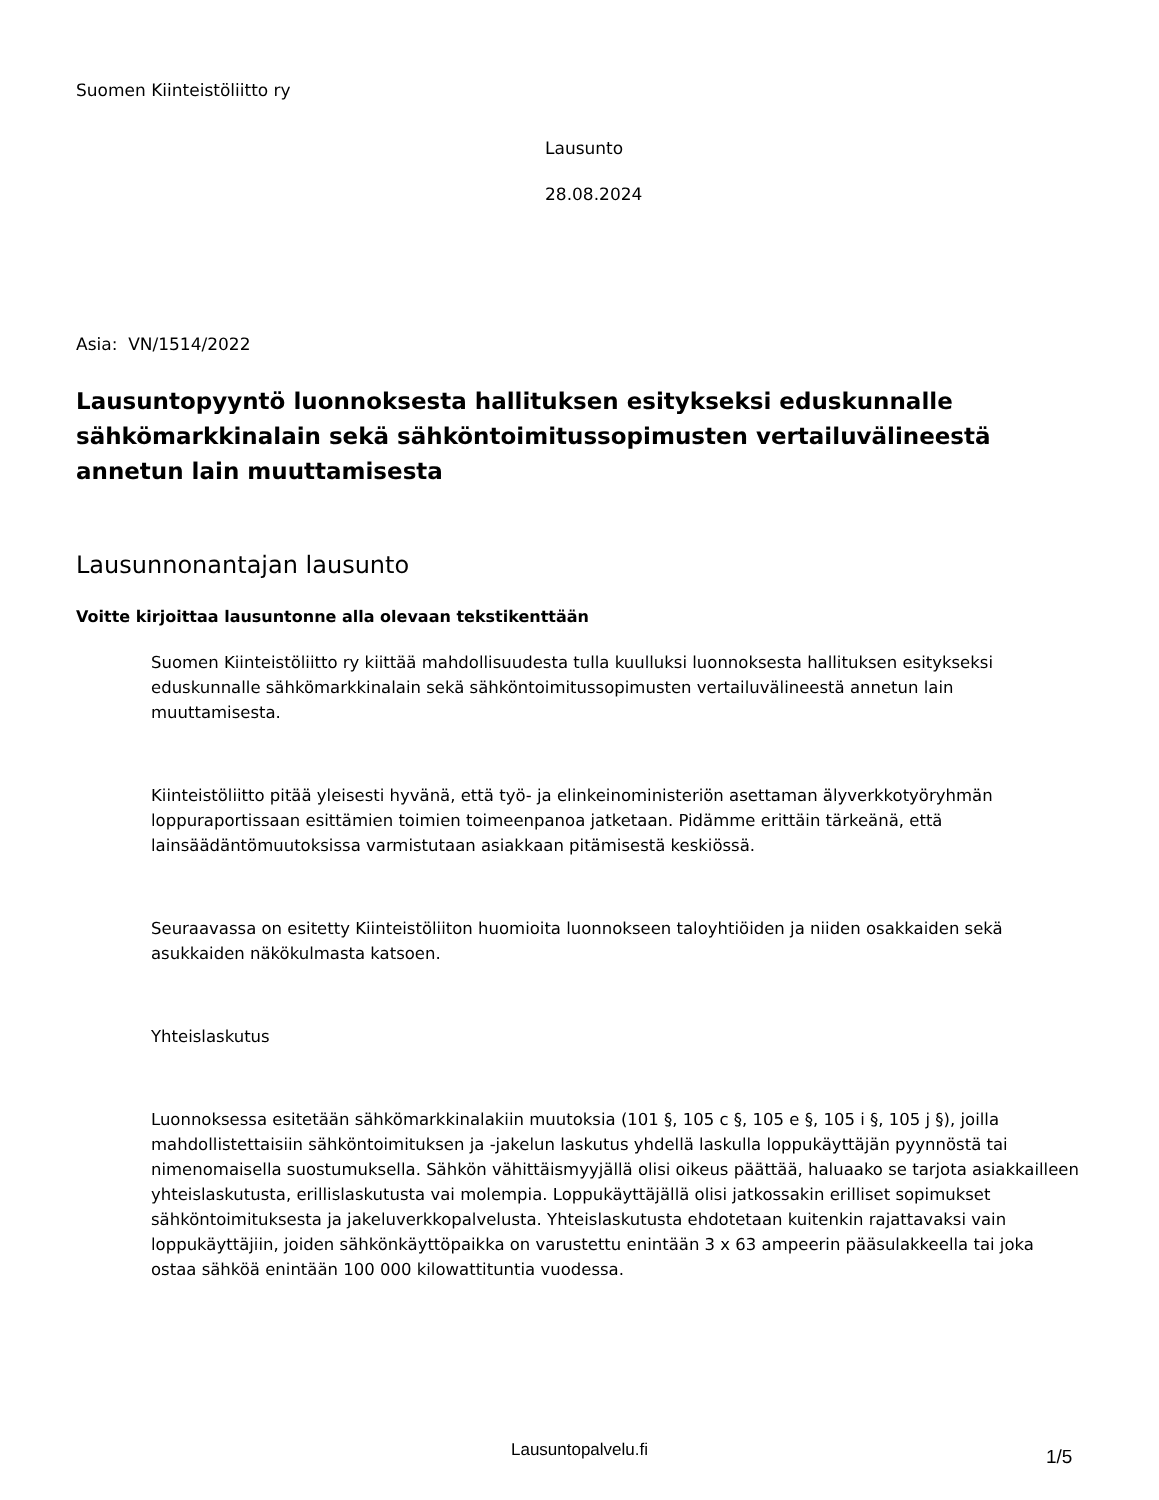Suomen Kiinteistöliitto ry
Lausunto
28.08.2024
Asia: VN/1514/2022
Lausuntopyyntö luonnoksesta hallituksen esitykseksi eduskunnalle sähkömarkkinalain sekä sähköntoimitussopimusten vertailuvälineestä annetun lain muuttamisesta
Lausunnonantajan lausunto
Voitte kirjoittaa lausuntonne alla olevaan tekstikenttään
Suomen Kiinteistöliitto ry kiittää mahdollisuudesta tulla kuulluksi luonnoksesta hallituksen esitykseksi eduskunnalle sähkömarkkinalain sekä sähköntoimitussopimusten vertailuvälineestä annetun lain muuttamisesta.
Kiinteistöliitto pitää yleisesti hyvänä, että työ- ja elinkeinoministeriön asettaman älyverkkotyöryhmän loppuraportissaan esittämien toimien toimeenpanoa jatketaan. Pidämme erittäin tärkeänä, että lainsäädäntömuutoksissa varmistutaan asiakkaan pitämisestä keskiössä.
Seuraavassa on esitetty Kiinteistöliiton huomioita luonnokseen taloyhtiöiden ja niiden osakkaiden sekä asukkaiden näkökulmasta katsoen.
Yhteislaskutus
Luonnoksessa esitetään sähkömarkkinalakiin muutoksia (101 §, 105 c §, 105 e §, 105 i §, 105 j §), joilla mahdollistettaisiin sähköntoimituksen ja -jakelun laskutus yhdellä laskulla loppukäyttäjän pyynnöstä tai nimenomaisella suostumuksella. Sähkön vähittäismyyjällä olisi oikeus päättää, haluaako se tarjota asiakkailleen yhteislaskutusta, erillislaskutusta vai molempia. Loppukäyttäjällä olisi jatkossakin erilliset sopimukset sähköntoimituksesta ja jakeluverkkopalvelusta. Yhteislaskutusta ehdotetaan kuitenkin rajattavaksi vain loppukäyttäjiin, joiden sähkönkäyttöpaikka on varustettu enintään 3 x 63 ampeerin pääsulakkeella tai joka ostaa sähköä enintään 100 000 kilowattituntia vuodessa.
Lausuntopalvelu.fi 1/5